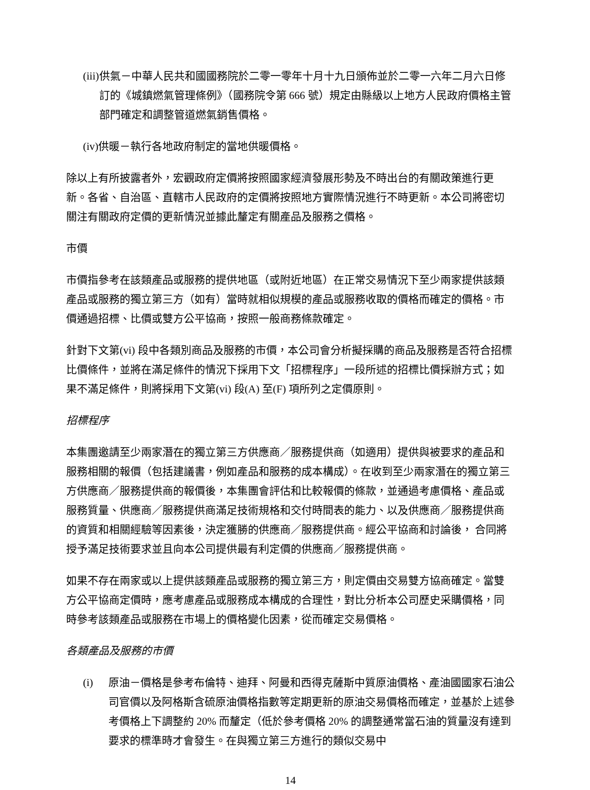(iii) 供氣－中華人民共和國國務院於二零一零年十月十九日頒佈並於二零一六年二月六日修訂的《城鎮燃氣管理條例》（國務院令第 666 號）規定由縣級以上地方人民政府價格主管部門確定和調整管道燃氣銷售價格。
(iv) 供暖－執行各地政府制定的當地供暖價格。
除以上有所披露者外，宏觀政府定價將按照國家經濟發展形勢及不時出台的有關政策進行更新。各省、自治區、直轄市人民政府的定價將按照地方實際情況進行不時更新。本公司將密切關注有關政府定價的更新情況並據此釐定有關產品及服務之價格。
市價
市價指參考在該類產品或服務的提供地區（或附近地區）在正常交易情況下至少兩家提供該類產品或服務的獨立第三方（如有）當時就相似規模的產品或服務收取的價格而確定的價格。市價通過招標、比價或雙方公平協商，按照一般商務條款確定。
針對下文第(vi) 段中各類別商品及服務的市價，本公司會分析擬採購的商品及服務是否符合招標比價條件，並將在滿足條件的情況下採用下文「招標程序」一段所述的招標比價採辦方式；如果不滿足條件，則將採用下文第(vi) 段(A) 至(F) 項所列之定價原則。
招標程序
本集團邀請至少兩家潛在的獨立第三方供應商／服務提供商（如適用）提供與被要求的產品和服務相關的報價（包括建議書，例如產品和服務的成本構成）。在收到至少兩家潛在的獨立第三方供應商／服務提供商的報價後，本集團會評估和比較報價的條款，並通過考慮價格、產品或服務質量、供應商／服務提供商滿足技術規格和交付時間表的能力、以及供應商／服務提供商的資質和相關經驗等因素後，決定獲勝的供應商／服務提供商。經公平協商和討論後， 合同將授予滿足技術要求並且向本公司提供最有利定價的供應商／服務提供商。
如果不存在兩家或以上提供該類產品或服務的獨立第三方，則定價由交易雙方協商確定。當雙方公平協商定價時，應考慮產品或服務成本構成的合理性，對比分析本公司歷史采購價格，同時參考該類產品或服務在市場上的價格變化因素，從而確定交易價格。
各類產品及服務的市價
(i) 原油－價格是參考布倫特、迪拜、阿曼和西得克薩斯中質原油價格、產油國國家石油公司官價以及阿格斯含硫原油價格指數等定期更新的原油交易價格而確定，並基於上述參考價格上下調整約 20% 而釐定（低於參考價格 20% 的調整通常當石油的質量沒有達到要求的標準時才會發生。在與獨立第三方進行的類似交易中
14